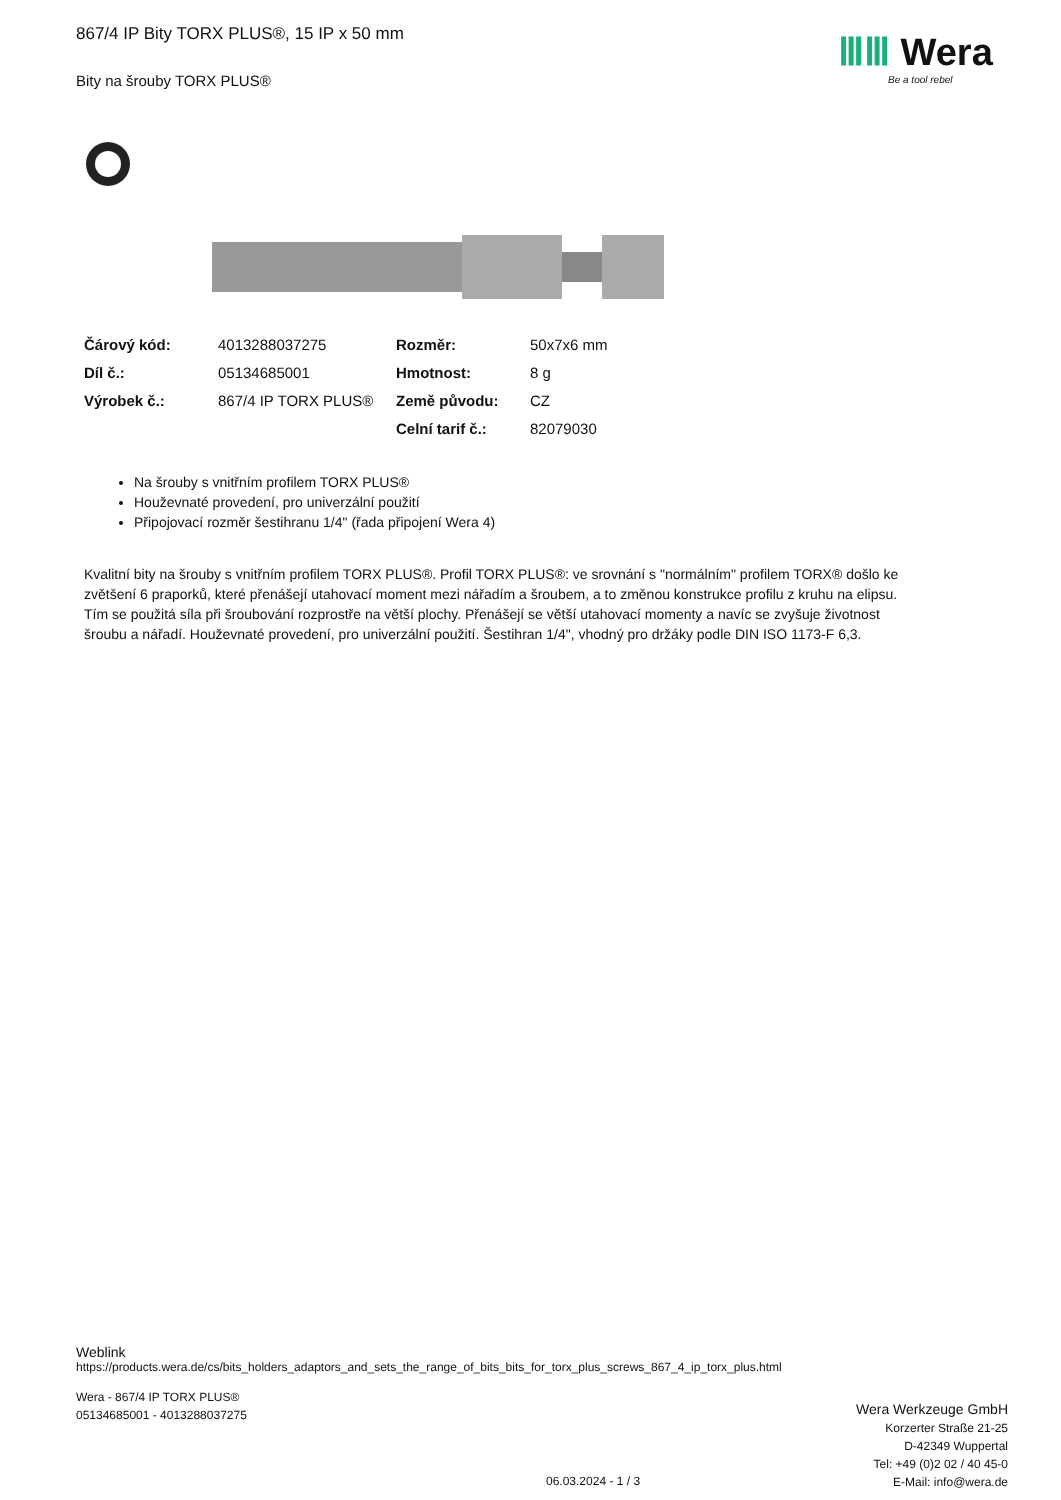867/4 IP Bity TORX PLUS®, 15 IP x 50 mm
Bity na šrouby TORX PLUS®
ⅢⅢ Wera
Be a tool rebel
| Čárový kód: | 4013288037275 | Rozměr: | 50x7x6 mm |
| Díl č.: | 05134685001 | Hmotnost: | 8 g |
| Výrobek č.: | 867/4 IP TORX PLUS® | Země původu: | CZ |
| | | Celní tarif č.: | 82079030 |
Na šrouby s vnitřním profilem TORX PLUS®
Houževnaté provedení, pro univerzální použití
Připojovací rozměr šestihranu 1/4" (řada připojení Wera 4)
Kvalitní bity na šrouby s vnitřním profilem TORX PLUS®. Profil TORX PLUS®: ve srovnání s "normálním" profilem TORX® došlo ke zvětšení 6 praporků, které přenášejí utahovací moment mezi nářadím a šroubem, a to změnou konstrukce profilu z kruhu na elipsu. Tím se použitá síla při šroubování rozprostře na větší plochy. Přenášejí se větší utahovací momenty a navíc se zvyšuje životnost šroubu a nářadí. Houževnaté provedení, pro univerzální použití. Šestihran 1/4", vhodný pro držáky podle DIN ISO 1173-F 6,3.
Weblink
https://products.wera.de/cs/bits_holders_adaptors_and_sets_the_range_of_bits_bits_for_torx_plus_screws_867_4_ip_torx_plus.html
Wera - 867/4 IP TORX PLUS®
05134685001 - 4013288037275
06.03.2024 - 1 / 3
Wera Werkzeuge GmbH
Korzerter Straße 21-25
D-42349 Wuppertal
Tel: +49 (0)2 02 / 40 45-0
E-Mail: info@wera.de